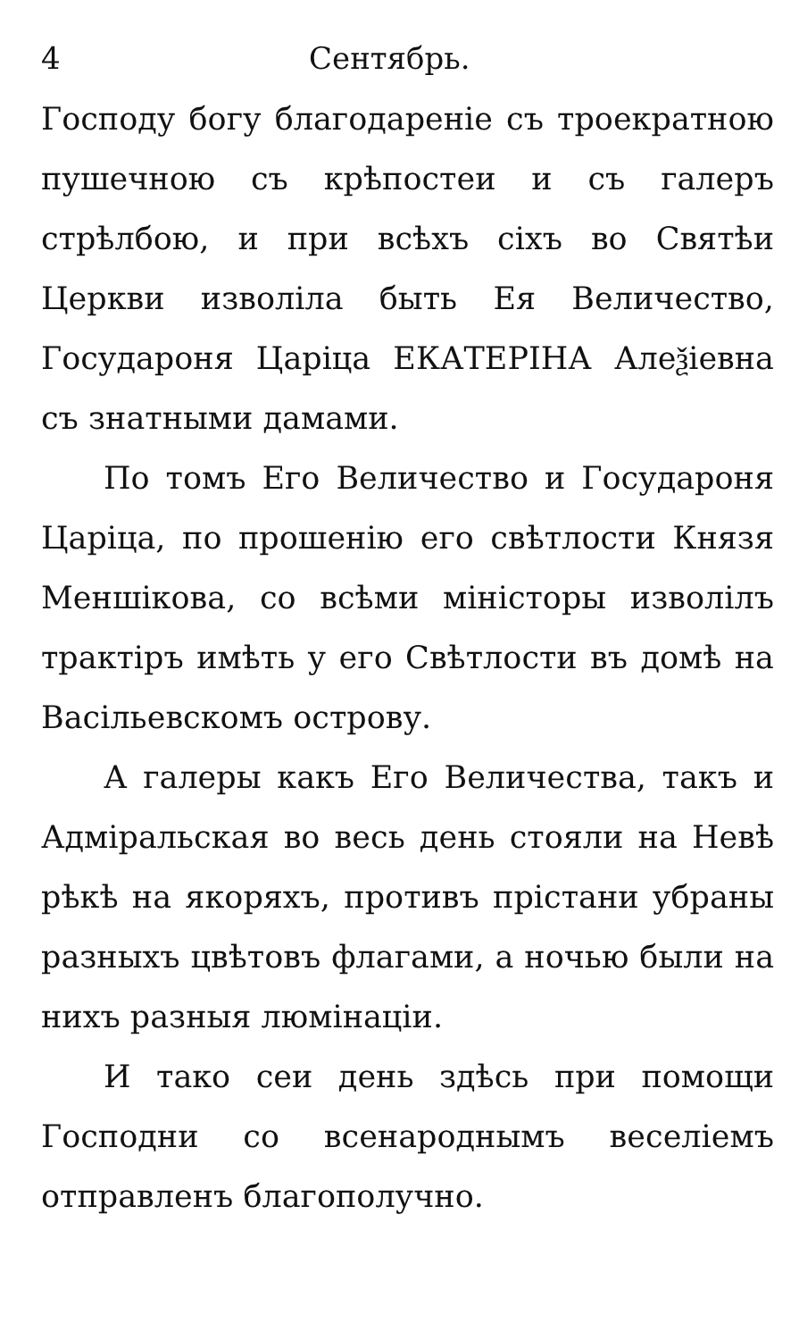4 Сентябрь.
Господу богу благодареніе съ троекратною пушечною съ крѣпостеи и съ галеръ стрѣлбою, и при всѣхъ сіхъ во Святѣи Церкви изволіла быть Ея Величество, Государоня Царіца ЕКАТЕРІНА Алеѯіевна съ знатными дамами.
По томъ Его Величество и Государоня Царіца, по прошенію его свѣтлости Князя Меншікова, со всѣми міністоры изволілъ трактіръ имѣть у его Свѣтлости въ домѣ на Васільевскомъ острову.
А галеры какъ Его Величества, такъ и Адміральская во весь день стояли на Невѣ рѣкѣ на якоряхъ, противъ прістани убраны разныхъ цвѣтовъ флагами, а ночью были на нихъ разныя люмінаціи.
И тако сеи день здѣсь при помощи Господни со всенароднымъ веселіемъ отправленъ благополучно.